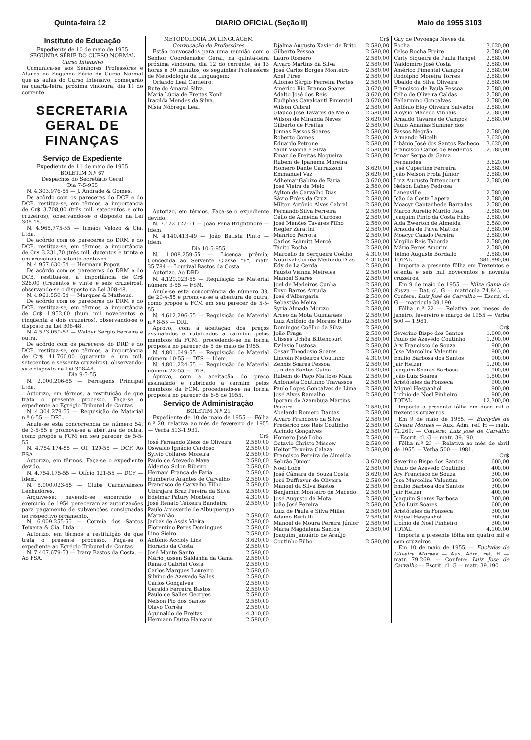Quinta-feira 12 DIARIO OFICIAL (Seção II) Maio de 1955 3103
Instituto de Educação
Expediente de 10 de maio de 1955
SEGUNDA SÉRIE DO CURSO NORMAL
Curso Intensivo
Comunica-se aos Senhores Professôres e Alunos da Segunda Série do Curso Normal que as aulas do Curso Intensivo, começarão na quarta-feira, próxima vindoura, dia 11 do corrente.
SECRETARIA GERAL DE FINANÇAS
Serviço de Expediente
Expediente de 11 de maio de 1955
BOLETIM N.º 67
Despachos do Secretário Geral
Dia 7-5-955
N. 4.303.976-55 — J. Andrade & Gomes.
De acôrdo com os pareceres do DCF e do DCB, restitua-se, em têrmos, a importancia de Cr$ 3.708,00 (três mil, setecentos e oito cruzeiros), observando-se o disposto na Lei 308-48.
N. 4.965.775-55 — Irmãos Velozo & Cia. Ltda.
De acôrdo com os pareceres do DRM e do DCB, restitua-se, em têrmos, a importância de Cr$ 3.231,70 (três mil, duzentos e trinta e um cruzeiros e setenta centavos.
N. 4.957.630-54 — Hermann Popov.
De acôrdo com os pareceres do DRM e do DCB, restitua-se, a importância de Cr$ 326,00 (trezentos e vinte e seis cruzeiros), observando-se o disposto na Lei 308-48.
N. 4.961.550-54 — Marques & Matheus.
De acôrdo com os pareceres do DRM e do DCB, restitua-se, em têrmos, a importância de Cr$ 1.952,00 (hum mil novecentos e cinqüenta e dois cruzeiros), observando-se o disposto na Lei 308-48.
N. 4.523.050-52 — Waldyr Sergio Ferreira e outra.
De acôrdo com os pareceres do DRD e do DCB, restitua-se, em têrmos, a importância de Cr$ 41.760,00 (quarenta e um mil, setecentos e sessenta cruzeiros), observando-se o disposto na Lei 308-48.
Dia 9-5-55
N. 2.000.206-55 — Ferragens Principal Ltda.
Autorizo, em têrmos, a restituição de que trata o presente processo. Faça-se o expediente ao Egrégio Tribunal de Contas.
N. 4.304.279-55 — Requisição de Material n.º 6-55 — DRL.
Anule-se esta concorrencia de número 54, de 3-5-55 e promova-se a abertura de outra, como propõe a FCM em seu parecer de 5-5-55.
N. 4.754.174-55 — Of. 120-55 — DCF. Ao FSA.
Autorizo, em têrmos. Faça-se o expediente devido.
N. 4.754.175-55 — Ofício 121-55 — DCF — Idem.
N. 5.000.023-55 — Clube Carnavalesco Lenhadores.
Arquive-se; havendo-se encerrado o exercício de 1954 pereceram as autorizações para pagamento de subvenções consignadas no respectivo orçamento.
N. 6.009.255-55 — Correia dos Santos Teixeira & Cia. Ltda.
Autorizo, em têrmos a restituição de que trata o presente processo. Faça-se o expediente ao Egrégio Tribunal de Contas.
N. 7.407.679-53 — Irany Bastos da Costa. — Ao FSA.
METODOLOGIA DA LINGUAGEM
Convocação de Professôres
Estão convocados para uma reunião com o Senhor Coordenador Geral, na quinta-feira próxima vindoura, dia 12 do corrente, às 13 horas e 30 minutos, os seguintes Professôres de Metodologia da Linguagem:
Orlando Leal Carneiro.
Rute do Amaral Silva.
Maria Lúcia de Freitas Konh
Iracilda Mendes da Silva.
Nísia Nóbrega Leal.
Autorizo, em têrmos. Faça-se o expediente devido.
N. 7.422.122-51 — João Pena Brigntmore — Idem.
N. 4.140.413-49 — João Batista Pinto — Idem.
Dia 10-5-955
N. 1.008.259-55 — Licença prêmio; Concedida ao Servente Classe "F", matr. 35.784 — Lourival Bastos da Costa.
Autorizo. Ao DRD.
N. 4.120.023-55 — Requisição de Material número 3-55 — FSM.
Anule-se esta concorrência de número 38, de 20-4-55 e promova-se a abertura de outra, como propõe a FCM em seu parecer de 5-5-55.
N. 4.612.296-55 — Requisição de Material n.º 8-55 — DRI.
Aprovo, com a aceitação dos preços assinalados e rubricados a carmim, pelos membros da FCM., procedendo-se na forma proposta no parecer de 5 de maio de 1955.
N. 4.801.049-55 — Requisição de Material número 10-55 — DTS — Idem.
N. 4.801.224-55 — Requisição de Material número 22-55 — DTS.
Aprovo, com a aceitação do preço assinalado e rubricado a carmim pelos membros da FCM, procedendo-se na forma proposta no parecer de 6-5 de 1955.
Serviço de Administração
BOLETIM N.º 21
Expediente de 10 de maio de 1955 — Fôlha n.º 20, relativa ao mês de fevereiro de 1955 — Verba 513-1.931.
| | Cr$ |
| José Fernando Zieze de Oliveira | 2.580,00 |
| Oswaldo Ignácio Cardoso | 2.580,00 |
| Sylvio Collares Moreira | 2.580,00 |
| Paulo de Azevedo Maya | 2.580,00 |
| Alderico Solon Ribeiro | 2.580,00 |
| Hernani França de Faria | 2.580,00 |
| Humberto Arantes de Carvalho | 2.580,00 |
| Francisco de Carvalho Filho | 2.580,00 |
| Ubirajara Braz Pereira da Silva | 2.580,00 |
| Edelmar Patury Monteiro | 4.310,00 |
| José Renato Teixeira Bandeira | 2.580,00 |
| Paulo Arcoverde de Albuquerque Maranhão | 2.580,00 |
| Jarbas de Assis Vieira | 2.580,00 |
| Florentino Peres Domingues | 2.580,00 |
| Lino Sieiro | 2.580,00 |
| Antônio Accioly Lins | 3.620,00 |
| Horacio da Costa | 2.580,00 |
| José Monte Santo | 2.580,00 |
| Mário Jussen Saldanha da Gama | 2.580,00 |
| Renato Gabriel Costa | 2.580,00 |
| Carlos Marques Loureiro | 2.580,00 |
| Silvino de Azevedo Salles | 2.580,00 |
| Carlos Gonçalves | 2.580,00 |
| Geraldo Ferreira Bastos | 2.580,00 |
| Paulo de Salles Georges | 2.580,00 |
| Nelson Pio dos Santos | 2.580,00 |
| Olavo Corrêa | 2.580,00 |
| Aguinaldo de Freitas | 4.310,00 |
| Hermann Dutra Hamann | 2.580,00 |
| | Cr$ |
| Djalma Augusto Xavier de Brito | 2.580,00 |
| Gilberto Pessoa | 2.580,00 |
| Lauro Romero | 2.580,00 |
| Alvaro Martins da Silva | 2.580,00 |
| José Carlos Borges Monteiro | 2.580,00 |
| Abel Pires | 2.580,00 |
| Affonso Sérgio Ferreira Portes | 2.580,00 |
| Américo Rio Branco Soares | 3.620,00 |
| Adalto José dos Reis | 3.620,00 |
| Eudiphas Cavalcanti Pimentel | 3.620,00 |
| Wilson Cabral | 2.580,00 |
| Glauco José Tavares de Melo | 2.580,00 |
| Wilson de Miranda Neves | 3.620,00 |
| Gilberto de Freitas | 2.580,00 |
| Jonnas Passos Soares | 2.580,00 |
| Roberto Gomes | 2.580,00 |
| Eduardo Petrone | 2.580,00 |
| Yadir Vianna e Silva | 2.580,00 |
| Emar de Freitas Nogueira | 2.580,00 |
| Rubem de Ipanema Moreira | |
| Homero Dante Carrazzoni | 3.620,00 |
| Emmanuel Vaz | 3.620,00 |
| Adhemar Gabizo de Faria | 3.620,00 |
| José Vieira de Melo | 2.580,00 |
| Aylton de Carvalho Dias | 2.580,00 |
| Sávio Fróes da Cruz | 2.580,00 |
| Milton Antônio Alves Cabral | 2.580,00 |
| Fernando Silva Ferreira | 2.580,00 |
| Célio de Almeida Cardoso | 2.580,00 |
| José Mendes Tavares Filho | 2.580,00 |
| Hegler Zarattni | 2.580,00 |
| Manrico Perrota | 2.580,00 |
| Carlos Schmitt Mercê | 2.580,00 |
| Tácito Rocha | 2.580,00 |
| Marcello de Serqueira Coêlho | 4.310,00 |
| Nourival Corrêa Medrado Dias | 4.310,00 |
| Edy de La Cerda | 2.580,00 |
| Fausto Vianna Meireles | 2.580,00 |
| Manoel Soares | 2.580,00 |
| Joel de Medeiros Cunha | 2.580,00 |
| Enyo Barros Arruda | 2.580,00 |
| José d'Albergaria | 2.580,00 |
| Sebastião Meira | 2.580,00 |
| Syria Almada Morizo | 2.580,00 |
| Arceo da Mota Guimarães | 2.580,00 |
| Luiz Antônio de Moraes Filho | 2.580,00 |
| Domingos Coêlho da Silva | 2.580,00 |
| João Fraga | 2.580,00 |
| Ulisses Uchôa Bittencourt | 2.580,00 |
| Evilasio Lustosa | 2.580,00 |
| Cesar Theodosio Soares | 2.580,00 |
| Lincoln Medeiros Coutinho | 4.310,00 |
| Zenxis Soares Pessoa | 2.580,00 |
| ... n dos Santos Guida | 2.580,00 |
| Rubem do Paço Mattoso Maia | 2.580,00 |
| Antonieta Coutinho Travassos | 2.580,00 |
| Paulo Lopes Gonçalves de Lima | 2.580,00 |
| José Alves Ramalho | 2.580,00 |
| Iporam de Azambuja Martins Pereira | 2.580,00 |
| Abelardo Romero Dantas | 2.580,00 |
| Alvaro Francisco da Silva | 2.580,00 |
| Frederico dos Reis Coutinho | 2.580,00 |
| Alcindo Gonçalves | 2.580,00 |
| Homero José Lobo | 2.580,00 |
| Octavio Christo Miscow | 2.580,00 |
| Heitor Teixeira Calaza | 2.580,00 |
| Francisco Pereira de Almeida Sebrão Júnior | 3.620,00 |
| Noel Lobo | 2.580,00 |
| José Câmara de Souza Costa | 3.620,00 |
| José Duffraver de Oliveira | 2.580,00 |
| Manoel da Silva Bastos | 2.580,00 |
| Benjamim Monteiro de Macedo | 2.580,00 |
| José Augusto da Mota | 2.580,00 |
| João José Pereira | 2.580,00 |
| Luiz de Paula e Silva Miller | 2.580,00 |
| Adamo Bertulli | 2.580,00 |
| Manoel de Moura Pereira Júnior | 2.580,00 |
| Maria Magdalena Santos | 2.580,00 |
| Joaquim Januário de Araújo Coutinho Filho | 2.580,00 |
| Guy de Povoença Neves da Rocha | 3.620,00 |
| Celso Rocha Freire | 2.580,00 |
| Carly Siqueira de Paula Rangel | 2.580,00 |
| Waldomiro José Costa | 2.580,00 |
| Américo Pimentel Campos | 2.580,00 |
| Rodolpho Moreira Torres | 2.580,00 |
| Ubaldo da Silva Oliveira | 2.580,00 |
| Francisco de Paula Pessoa | 2.580,00 |
| Célio de Oliveira Caldas | 2.580,00 |
| Bellarmino Gonçalves | 2.580,00 |
| Antônio Eloy Oliveira Salvador | 2.580,00 |
| Aloysio Macedo Vinhais | 2.580,00 |
| Arnaldo Tavares de Campos | 2.580,00 |
| Paulo Ananias Sumner dos Passos Negrão | 2.580,00 |
| Armando Micelli | 3.620,00 |
| Libânio José dos Santos Pacheco | 3.620,00 |
| Francisco Carlos de Medeiros | 2.580,00 |
| Ismar Serpa da Gama Fernandes | 3.620,00 |
| José Cupertino Ferreira | 2.580,00 |
| João Nelson Frota Júnior | 2.580,00 |
| Luiz Augusto Bittencourt | 2.580,00 |
| Nelson Lahey Pedrosa Laneuville | 2.580,00 |
| João da Costa Lapera | 2.580,00 |
| Moacyr Cantanhede Barradas | 2.580,00 |
| Marco Aurelio Murilo Reis | 2.580,00 |
| Joaquim Pinto da Costa Filho | 2.580,00 |
| Aida Ewerton de Almeida | 2.580,00 |
| Arnolda de Paiva Mattos | 2.580,00 |
| Moacyr Caiado Pereira | 2.580,00 |
| Virgilio Reis Taborda | 2.580,00 |
| Mário Peres Amorim | 2.580,00 |
| Telmo Augusto Bordallo | 2.580,00 |
| TOTAL | 386.990,00 |
Importa a presente fôlha em Trezentos e oitenta e seis mil novecentos e noventa cruzeiros.
Em 9 de maio de 1955. — Nilza Gama de Souza — Dat. cl. G — matricula 74.845. — Confere: Luiz José de Carvalho — Escrit. cl. G — matricula 39.190.
Fôlha n.º 22 — Relativa aos meses de janeiro, fevereiro e março de 1955 — Verba 500 — 1.981.
| | Cr$ |
| Severino Bispo dos Santos | 1.800,00 |
| Paulo de Azevedo Coutinho | 1.200,00 |
| Ary Francisco de Souza | 900,00 |
| Jose Marcolino Valentim | 900,00 |
| Emilio Barbosa dos Santos | 900,00 |
| Jair Heizer | 1.200,00 |
| Joaquim Soares Barbosa | 900,00 |
| João Luiz Soares | 1.800,00 |
| Aristóteles da Fonseca | 900,00 |
| Miguel Hespanhol | 900,00 |
| Licínio de Noel Pinheiro | 900,00 |
| TOTAL | 12.300,00 |
Importa a presente fôlha em doze mil e trezentos cruzeiros.
Em 9 de maio de 1955. — Euclydes de Olveira Moraes — Aux. Adm. ref. H — matr. 72.269. — Confere: Luiz Jose de Carvalho — Escrit. cl. G — matr. 39.190.
Fôlha n.º 23 — Relativa ao mês de abril de 1955 — Verba 500 — 1981.
| | Cr$ |
| Severino Bispo dos Santos | 600,00 |
| Paulo de Azevedo Coutinho | 400,00 |
| Ary Francisco de Souza | 300,00 |
| Jose Marcolino Valentim | 300,00 |
| Emilio Barbosa dos Santos | 300,00 |
| Jair Heizer | 400,00 |
| Joaquim Soares Barbosa | 300,00 |
| João Luiz Soares | 600,00 |
| Aristóteles da Fonseca | 300,00 |
| Miguel Hespanhol | 300,00 |
| Licínio de Noel Pinheiro | 300,00 |
| TOTAL | 4.100,00 |
Importa a presente fôlha em quatro mil e cem cruzeiros.
Em 10 de maio de 1955. — Euclydes de Oliveira Moraes — Aux. Adm. ref. H — matr. 79.269. — Confere: Luiz Jose de Carvalho — Escrit. cl. G — matr. 39.190.